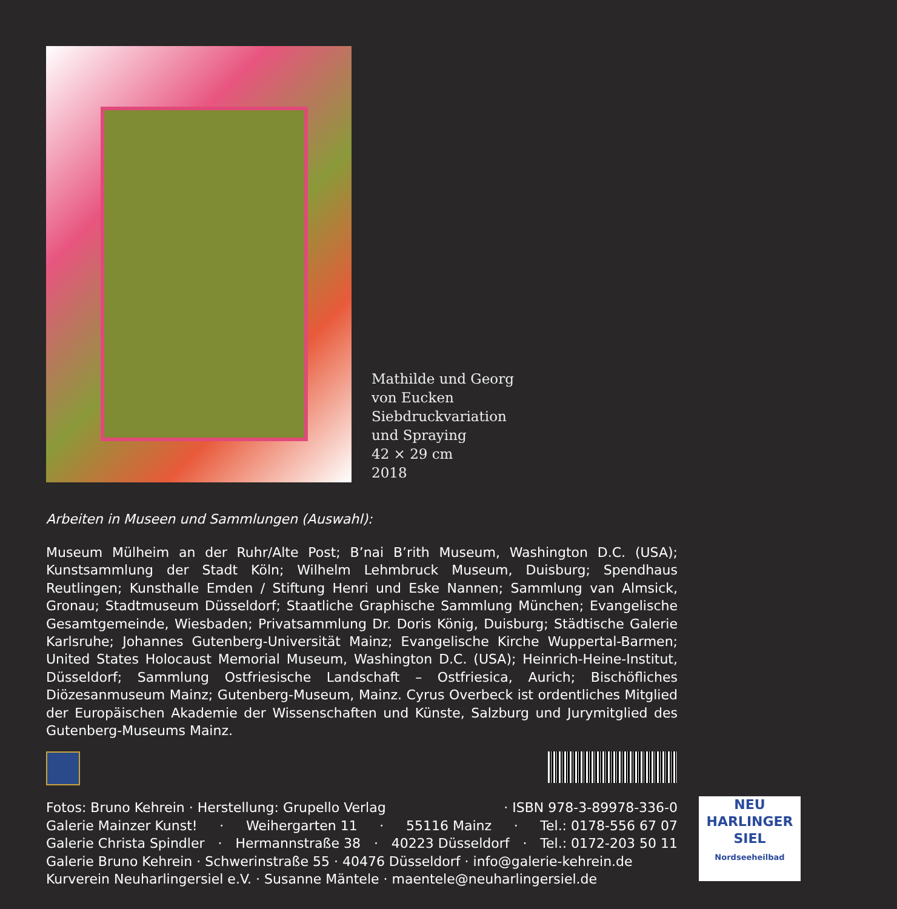Mathilde und Georg
von Eucken
Siebdruckvariation
und Spraying
42 × 29 cm
2018
Arbeiten in Museen und Sammlungen (Auswahl):
Museum Mülheim an der Ruhr/Alte Post; B’nai B’rith Museum, Washington D.C. (USA); Kunstsammlung der Stadt Köln; Wilhelm Lehmbruck Museum, Duisburg; Spendhaus Reutlingen; Kunsthalle Emden / Stiftung Henri und Eske Nannen; Sammlung van Almsick, Gronau; Stadtmuseum Düsseldorf; Staatliche Graphische Sammlung München; Evangelische Gesamtgemeinde, Wiesbaden; Privatsammlung Dr. Doris König, Duisburg; Städtische Galerie Karlsruhe; Johannes Gutenberg-Universität Mainz; Evangelische Kirche Wuppertal-Barmen; United States Holocaust Memorial Museum, Washington D.C. (USA); Heinrich-Heine-Institut, Düsseldorf; Sammlung Ostfriesische Landschaft – Ostfriesica, Aurich; Bischöfliches Diözesanmuseum Mainz; Gutenberg-Museum, Mainz. Cyrus Overbeck ist ordentliches Mitglied der Europäischen Akademie der Wissenschaften und Künste, Salzburg und Jurymitglied des Gutenberg-Museums Mainz.
Fotos: Bruno Kehrein · Herstellung: Grupello Verlag · ISBN 978-3-89978-336-0
Galerie Mainzer Kunst! · Weihergarten 11 · 55116 Mainz · Tel.: 0178-556 67 07
Galerie Christa Spindler · Hermannstraße 38 · 40223 Düsseldorf · Tel.: 0172-203 50 11
Galerie Bruno Kehrein · Schwerinstraße 55 · 40476 Düsseldorf · info@galerie-kehrein.de
Kurverein Neuharlingersiel e.V. · Susanne Mäntele · maentele@neuharlingersiel.de
NEU
HARLINGER
SIEL
Nordseeheilbad